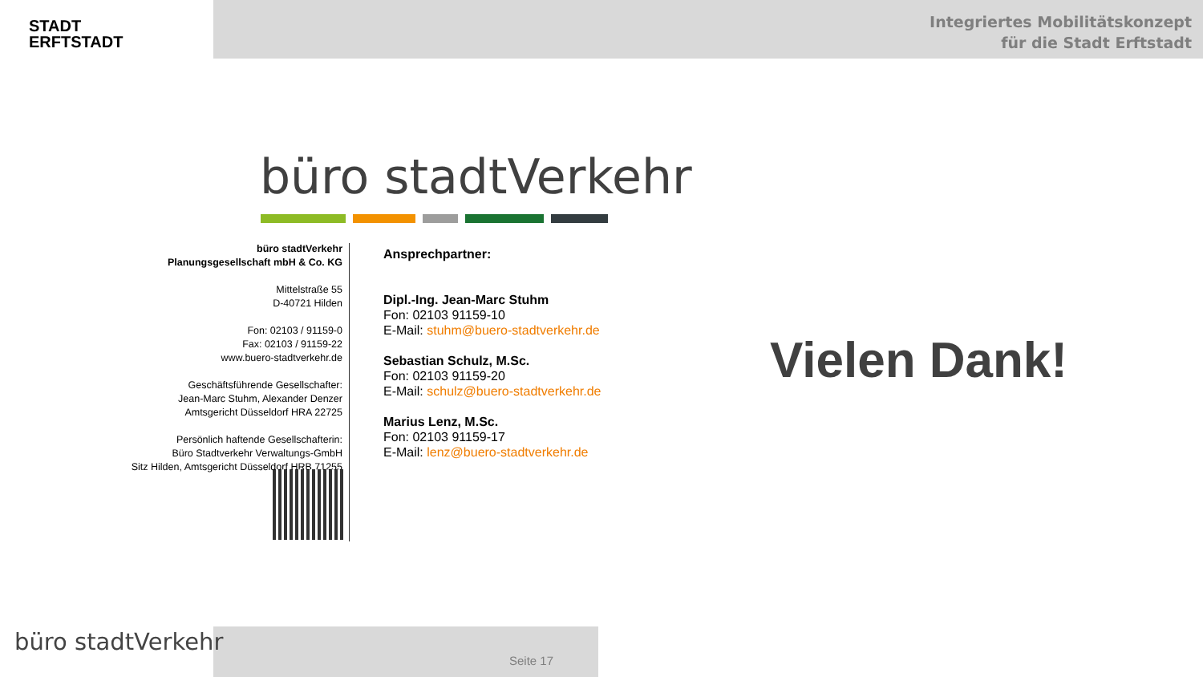STADT
ERFTSTADT
Integriertes Mobilitätskonzept
für die Stadt Erftstadt
büro stadtVerkehr
büro stadtVerkehr
Planungsgesellschaft mbH & Co. KG
Mittelstraße 55
D-40721 Hilden
Fon: 02103 / 91159-0
Fax: 02103 / 91159-22
www.buero-stadtverkehr.de
Geschäftsführende Gesellschafter:
Jean-Marc Stuhm, Alexander Denzer
Amtsgericht Düsseldorf HRA 22725
Persönlich haftende Gesellschafterin:
Büro Stadtverkehr Verwaltungs-GmbH
Sitz Hilden, Amtsgericht Düsseldorf HRB 71255
Ansprechpartner:
Dipl.-Ing. Jean-Marc Stuhm
Fon: 02103 91159-10
E-Mail: stuhm@buero-stadtverkehr.de
Sebastian Schulz, M.Sc.
Fon: 02103 91159-20
E-Mail: schulz@buero-stadtverkehr.de
Marius Lenz, M.Sc.
Fon: 02103 91159-17
E-Mail: lenz@buero-stadtverkehr.de
Vielen Dank!
büro stadtVerkehr
Seite 17